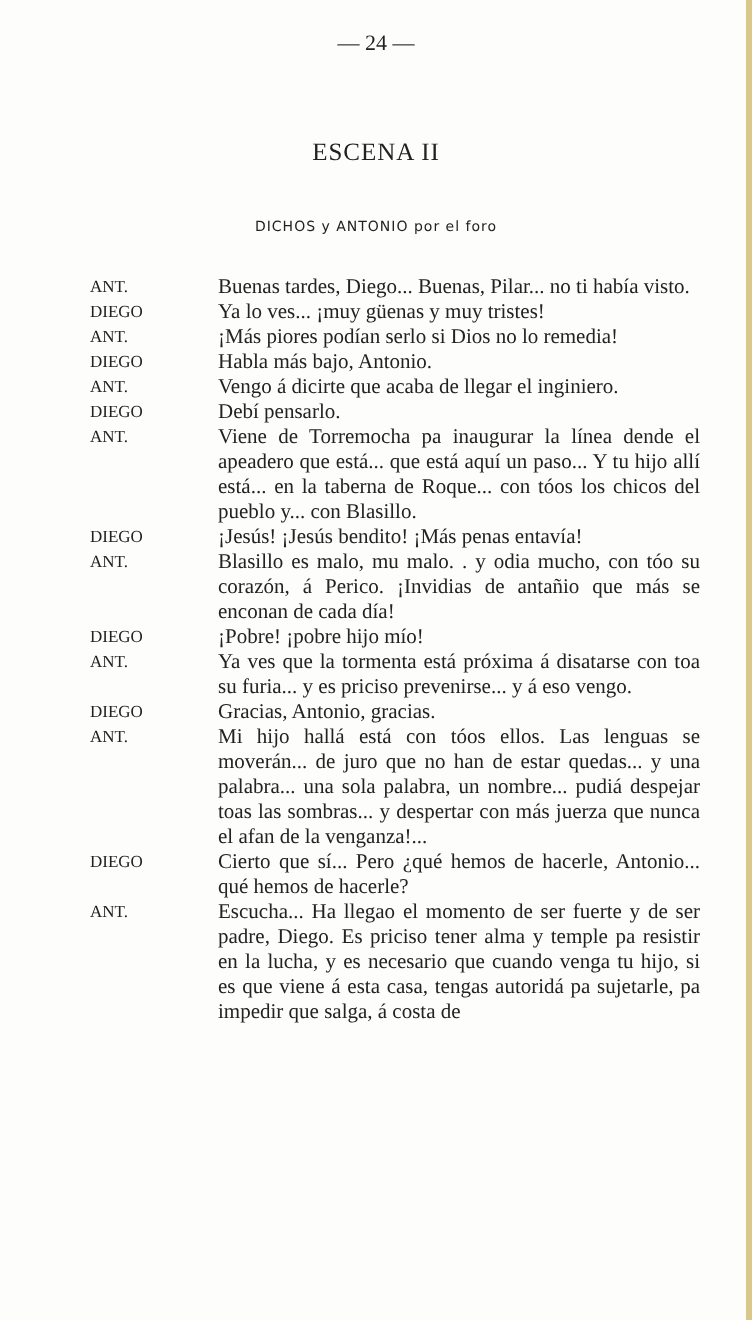— 24 —
ESCENA II
DICHOS y ANTONIO por el foro
ANT.
Buenas tardes, Diego... Buenas, Pilar... no ti había visto.
DIEGO
Ya lo ves... ¡muy güenas y muy tristes!
ANT.
¡Más piores podían serlo si Dios no lo remedia!
DIEGO
Habla más bajo, Antonio.
ANT.
Vengo á dicirte que acaba de llegar el inginiero.
DIEGO
Debí pensarlo.
ANT.
Viene de Torremocha pa inaugurar la línea dende el apeadero que está... que está aquí un paso... Y tu hijo allí está... en la taberna de Roque... con tóos los chicos del pueblo y... con Blasillo.
DIEGO
¡Jesús! ¡Jesús bendito! ¡Más penas entavía!
ANT.
Blasillo es malo, mu malo. . y odia mucho, con tóo su corazón, á Perico. ¡Invidias de antañio que más se enconan de cada día!
DIEGO
¡Pobre! ¡pobre hijo mío!
ANT.
Ya ves que la tormenta está próxima á disatarse con toa su furia... y es priciso prevenirse... y á eso vengo.
DIEGO
Gracias, Antonio, gracias.
ANT.
Mi hijo hallá está con tóos ellos. Las lenguas se moverán... de juro que no han de estar quedas... y una palabra... una sola palabra, un nombre... pudiá despejar toas las sombras... y despertar con más juerza que nunca el afan de la venganza!...
DIEGO
Cierto que sí... Pero ¿qué hemos de hacerle, Antonio... qué hemos de hacerle?
ANT.
Escucha... Ha llegao el momento de ser fuerte y de ser padre, Diego. Es priciso tener alma y temple pa resistir en la lucha, y es necesario que cuando venga tu hijo, si es que viene á esta casa, tengas autoridá pa sujetarle, pa impedir que salga, á costa de